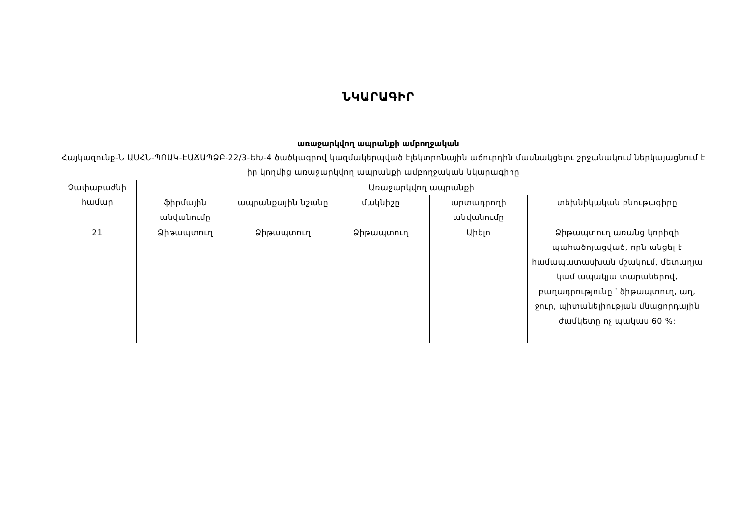ՆԿԱՐԱԳԻՐ
առաջարկվող ապրանքի ամբողջական
Հայկազունք-Ն ԱՍՀՆ-ՊՈԱԿ-ԷԱՃԱՊՁԲ-22/3-ԵԽ-4 ծածկագրով կազմակերպված էլեկտրոնային աճուրդին մասնակցելու շրջանակում ներկայացնում է իր կողմից առաջարկվող ապրանքի ամբողջական նկարագիրը
| Չափաբաժնի համար | Առաջարկվող ապրանքի | | | | |
| --- | --- | --- | --- | --- | --- |
| | ֆիրմային անվանումը | ապրանքային նշանը | մակնիշը | արտադրողի անվանումը | տեխնիկական բնութագիրը |
| 21 | Ձիթապտուղ | Ձիթապտուղ | Ձիթապտուղ | Աիելո | Ձիթապտուղ առանց կորիզի պահածոյացված, որն անցել է համապատասխան մշակում, մետաղյա կամ ապակյա տարաներով, բաղադրությունը ՝ ձիթապտուղ, աղ, ջուր, պիտանելիության մնացորդային ժամկետը ոչ պակաս 60 %: |